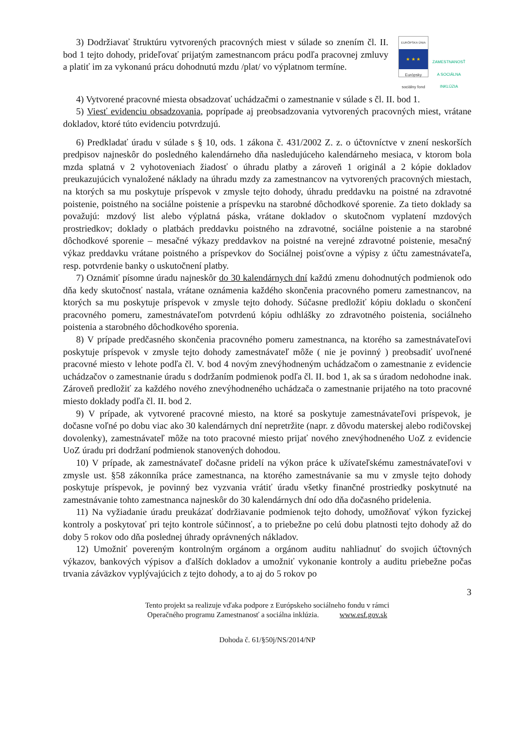3) Dodržiavať štruktúru vytvorených pracovných miest v súlade so znením čl. II. bod 1 tejto dohody, prideľovať prijatým zamestnancom prácu podľa pracovnej zmluvy a platiť im za vykonanú prácu dohodnutú mzdu /plat/ vo výplatnom termíne.
EURÓPSKA ÚNIA
★ ★ ★
Európsky sociálny fond
ZAMESTNANOSŤ A SOCIÁLNA INKLÚZIA
4) Vytvorené pracovné miesta obsadzovať uchádzačmi o zamestnanie v súlade s čl. II. bod 1.
5) Viesť evidenciu obsadzovania, poprípade aj preobsadzovania vytvorených pracovných miest, vrátane dokladov, ktoré túto evidenciu potvrdzujú.
6) Predkladať úradu v súlade s § 10, ods. 1 zákona č. 431/2002 Z. z. o účtovníctve v znení neskorších predpisov najneskôr do posledného kalendárneho dňa nasledujúceho kalendárneho mesiaca, v ktorom bola mzda splatná v 2 vyhotoveniach žiadosť o úhradu platby a zároveň 1 originál a 2 kópie dokladov preukazujúcich vynaložené náklady na úhradu mzdy za zamestnancov na vytvorených pracovných miestach, na ktorých sa mu poskytuje príspevok v zmysle tejto dohody, úhradu preddavku na poistné na zdravotné poistenie, poistného na sociálne poistenie a príspevku na starobné dôchodkové sporenie. Za tieto doklady sa považujú: mzdový list alebo výplatná páska, vrátane dokladov o skutočnom vyplatení mzdových prostriedkov; doklady o platbách preddavku poistného na zdravotné, sociálne poistenie a na starobné dôchodkové sporenie – mesačné výkazy preddavkov na poistné na verejné zdravotné poistenie, mesačný výkaz preddavku vrátane poistného a príspevkov do Sociálnej poisťovne a výpisy z účtu zamestnávateľa, resp. potvrdenie banky o uskutočnení platby.
7) Oznámiť písomne úradu najneskôr do 30 kalendárnych dní každú zmenu dohodnutých podmienok odo dňa kedy skutočnosť nastala, vrátane oznámenia každého skončenia pracovného pomeru zamestnancov, na ktorých sa mu poskytuje príspevok v zmysle tejto dohody. Súčasne predložiť kópiu dokladu o skončení pracovného pomeru, zamestnávateľom potvrdenú kópiu odhlášky zo zdravotného poistenia, sociálneho poistenia a starobného dôchodkového sporenia.
8) V prípade predčasného skončenia pracovného pomeru zamestnanca, na ktorého sa zamestnávateľovi poskytuje príspevok v zmysle tejto dohody zamestnávateľ môže ( nie je povinný ) preobsadiť uvoľnené pracovné miesto v lehote podľa čl. V. bod 4 novým znevýhodneným uchádzačom o zamestnanie z evidencie uchádzačov o zamestnanie úradu s dodržaním podmienok podľa čl. II. bod 1, ak sa s úradom nedohodne inak. Zároveň predložiť za každého nového znevýhodneného uchádzača o zamestnanie prijatého na toto pracovné miesto doklady podľa čl. II. bod 2.
9) V prípade, ak vytvorené pracovné miesto, na ktoré sa poskytuje zamestnávateľovi príspevok, je dočasne voľné po dobu viac ako 30 kalendárnych dní nepretržite (napr. z dôvodu materskej alebo rodičovskej dovolenky), zamestnávateľ môže na toto pracovné miesto prijať nového znevýhodneného UoZ z evidencie UoZ úradu pri dodržaní podmienok stanovených dohodou.
10) V prípade, ak zamestnávateľ dočasne pridelí na výkon práce k užívateľskému zamestnávateľovi v zmysle ust. §58 zákonníka práce zamestnanca, na ktorého zamestnávanie sa mu v zmysle tejto dohody poskytuje príspevok, je povinný bez vyzvania vrátiť úradu všetky finančné prostriedky poskytnuté na zamestnávanie tohto zamestnanca najneskôr do 30 kalendárnych dní odo dňa dočasného pridelenia.
11) Na vyžiadanie úradu preukázať dodržiavanie podmienok tejto dohody, umožňovať výkon fyzickej kontroly a poskytovať pri tejto kontrole súčinnosť, a to priebežne po celú dobu platnosti tejto dohody až do doby 5 rokov odo dňa poslednej úhrady oprávnených nákladov.
12) Umožniť povereným kontrolným orgánom a orgánom auditu nahliadnuť do svojich účtovných výkazov, bankových výpisov a ďalších dokladov a umožniť vykonanie kontroly a auditu priebežne počas trvania záväzkov vyplývajúcich z tejto dohody, a to aj do 5 rokov po
3
Tento projekt sa realizuje vďaka podpore z Európskeho sociálneho fondu v rámci
Operačného programu Zamestnanosť a sociálna inklúzia. www.esf.gov.sk
Dohoda č. 61/§50j/NS/2014/NP